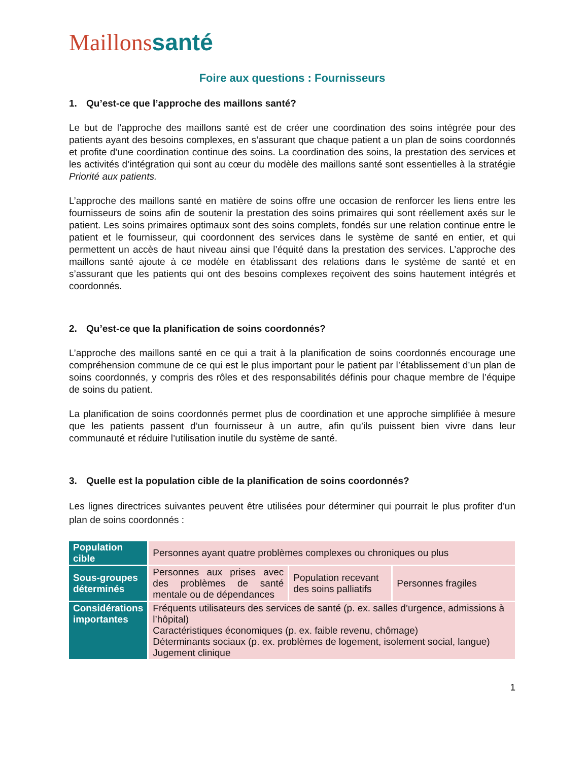Maillonssanté
Foire aux questions : Fournisseurs
1. Qu’est-ce que l’approche des maillons santé?
Le but de l’approche des maillons santé est de créer une coordination des soins intégrée pour des patients ayant des besoins complexes, en s’assurant que chaque patient a un plan de soins coordonnés et profite d’une coordination continue des soins. La coordination des soins, la prestation des services et les activités d’intégration qui sont au cœur du modèle des maillons santé sont essentielles à la stratégie Priorité aux patients.
L’approche des maillons santé en matière de soins offre une occasion de renforcer les liens entre les fournisseurs de soins afin de soutenir la prestation des soins primaires qui sont réellement axés sur le patient. Les soins primaires optimaux sont des soins complets, fondés sur une relation continue entre le patient et le fournisseur, qui coordonnent des services dans le système de santé en entier, et qui permettent un accès de haut niveau ainsi que l’équité dans la prestation des services. L’approche des maillons santé ajoute à ce modèle en établissant des relations dans le système de santé et en s’assurant que les patients qui ont des besoins complexes reçoivent des soins hautement intégrés et coordonnés.
2. Qu’est-ce que la planification de soins coordonnés?
L’approche des maillons santé en ce qui a trait à la planification de soins coordonnés encourage une compréhension commune de ce qui est le plus important pour le patient par l’établissement d’un plan de soins coordonnés, y compris des rôles et des responsabilités définis pour chaque membre de l’équipe de soins du patient.
La planification de soins coordonnés permet plus de coordination et une approche simplifiée à mesure que les patients passent d’un fournisseur à un autre, afin qu’ils puissent bien vivre dans leur communauté et réduire l’utilisation inutile du système de santé.
3. Quelle est la population cible de la planification de soins coordonnés?
Les lignes directrices suivantes peuvent être utilisées pour déterminer qui pourrait le plus profiter d’un plan de soins coordonnés :
| Population cible | Personnes ayant quatre problèmes complexes ou chroniques ou plus | | |
| Sous-groupes déterminés | Personnes aux prises avec des problèmes de santé mentale ou de dépendances | Population recevant des soins palliatifs | Personnes fragiles |
| Considérations importantes | Fréquents utilisateurs des services de santé (p. ex. salles d’urgence, admissions à l’hôpital) Caractéristiques économiques (p. ex. faible revenu, chômage) Déterminants sociaux (p. ex. problèmes de logement, isolement social, langue) Jugement clinique | | |
1